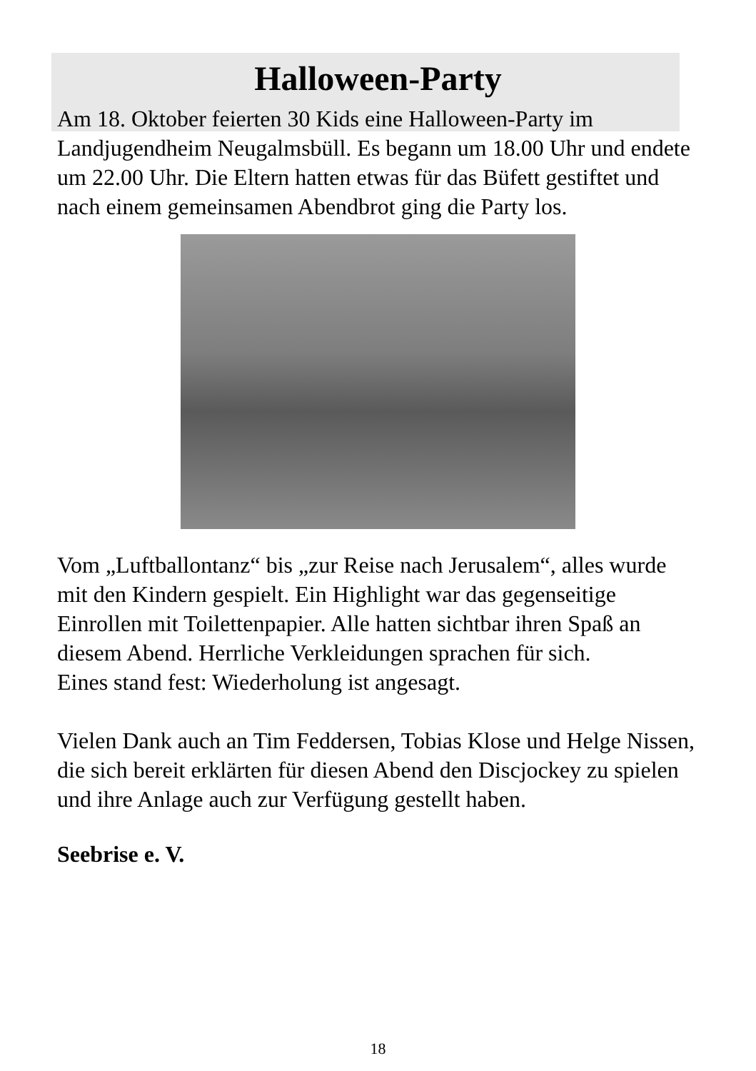Halloween-Party
Am 18. Oktober feierten 30 Kids eine Halloween-Party im Landjugendheim Neugalmsbüll. Es begann um 18.00 Uhr und endete um 22.00 Uhr. Die Eltern hatten etwas für das Büfett gestiftet und nach einem gemeinsamen Abendbrot ging die Party los.
Vom „Luftballontanz“ bis „zur Reise nach Jerusalem“, alles wurde mit den Kindern gespielt. Ein Highlight war das gegenseitige Einrollen mit Toilettenpapier. Alle hatten sichtbar ihren Spaß an diesem Abend. Herrliche Verkleidungen sprachen für sich.
Eines stand fest: Wiederholung ist angesagt.
Vielen Dank auch an Tim Feddersen, Tobias Klose und Helge Nissen, die sich bereit erklärten für diesen Abend den Discjockey zu spielen und ihre Anlage auch zur Verfügung gestellt haben.
Seebrise e. V.
18